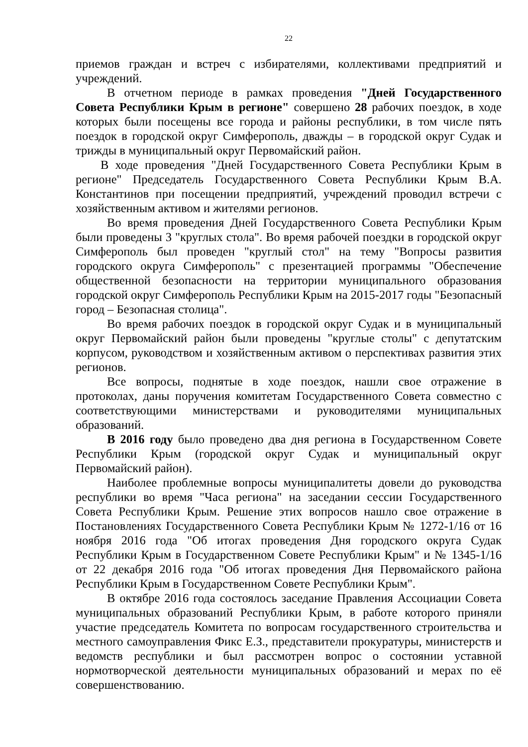22
приемов граждан и встреч с избирателями, коллективами предприятий и учреждений.
В отчетном периоде в рамках проведения "Дней Государственного Совета Республики Крым в регионе" совершено 28 рабочих поездок, в ходе которых были посещены все города и районы республики, в том числе пять поездок в городской округ Симферополь, дважды – в городской округ Судак и трижды в муниципальный округ Первомайский район.
В ходе проведения "Дней Государственного Совета Республики Крым в регионе" Председатель Государственного Совета Республики Крым В.А. Константинов при посещении предприятий, учреждений проводил встречи с хозяйственным активом и жителями регионов.
Во время проведения Дней Государственного Совета Республики Крым были проведены 3 "круглых стола". Во время рабочей поездки в городской округ Симферополь был проведен "круглый стол" на тему "Вопросы развития городского округа Симферополь" с презентацией программы "Обеспечение общественной безопасности на территории муниципального образования городской округ Симферополь Республики Крым на 2015-2017 годы "Безопасный город – Безопасная столица".
Во время рабочих поездок в городской округ Судак и в муниципальный округ Первомайский район были проведены "круглые столы" с депутатским корпусом, руководством и хозяйственным активом о перспективах развития этих регионов.
Все вопросы, поднятые в ходе поездок, нашли свое отражение в протоколах, даны поручения комитетам Государственного Совета совместно с соответствующими министерствами и руководителями муниципальных образований.
В 2016 году было проведено два дня региона в Государственном Совете Республики Крым (городской округ Судак и муниципальный округ Первомайский район).
Наиболее проблемные вопросы муниципалитеты довели до руководства республики во время "Часа региона" на заседании сессии Государственного Совета Республики Крым. Решение этих вопросов нашло свое отражение в Постановлениях Государственного Совета Республики Крым № 1272-1/16 от 16 ноября 2016 года "Об итогах проведения Дня городского округа Судак Республики Крым в Государственном Совете Республики Крым" и № 1345-1/16 от 22 декабря 2016 года "Об итогах проведения Дня Первомайского района Республики Крым в Государственном Совете Республики Крым".
В октябре 2016 года состоялось заседание Правления Ассоциации Совета муниципальных образований Республики Крым, в работе которого приняли участие председатель Комитета по вопросам государственного строительства и местного самоуправления Фикс Е.З., представители прокуратуры, министерств и ведомств республики и был рассмотрен вопрос о состоянии уставной нормотворческой деятельности муниципальных образований и мерах по её совершенствованию.